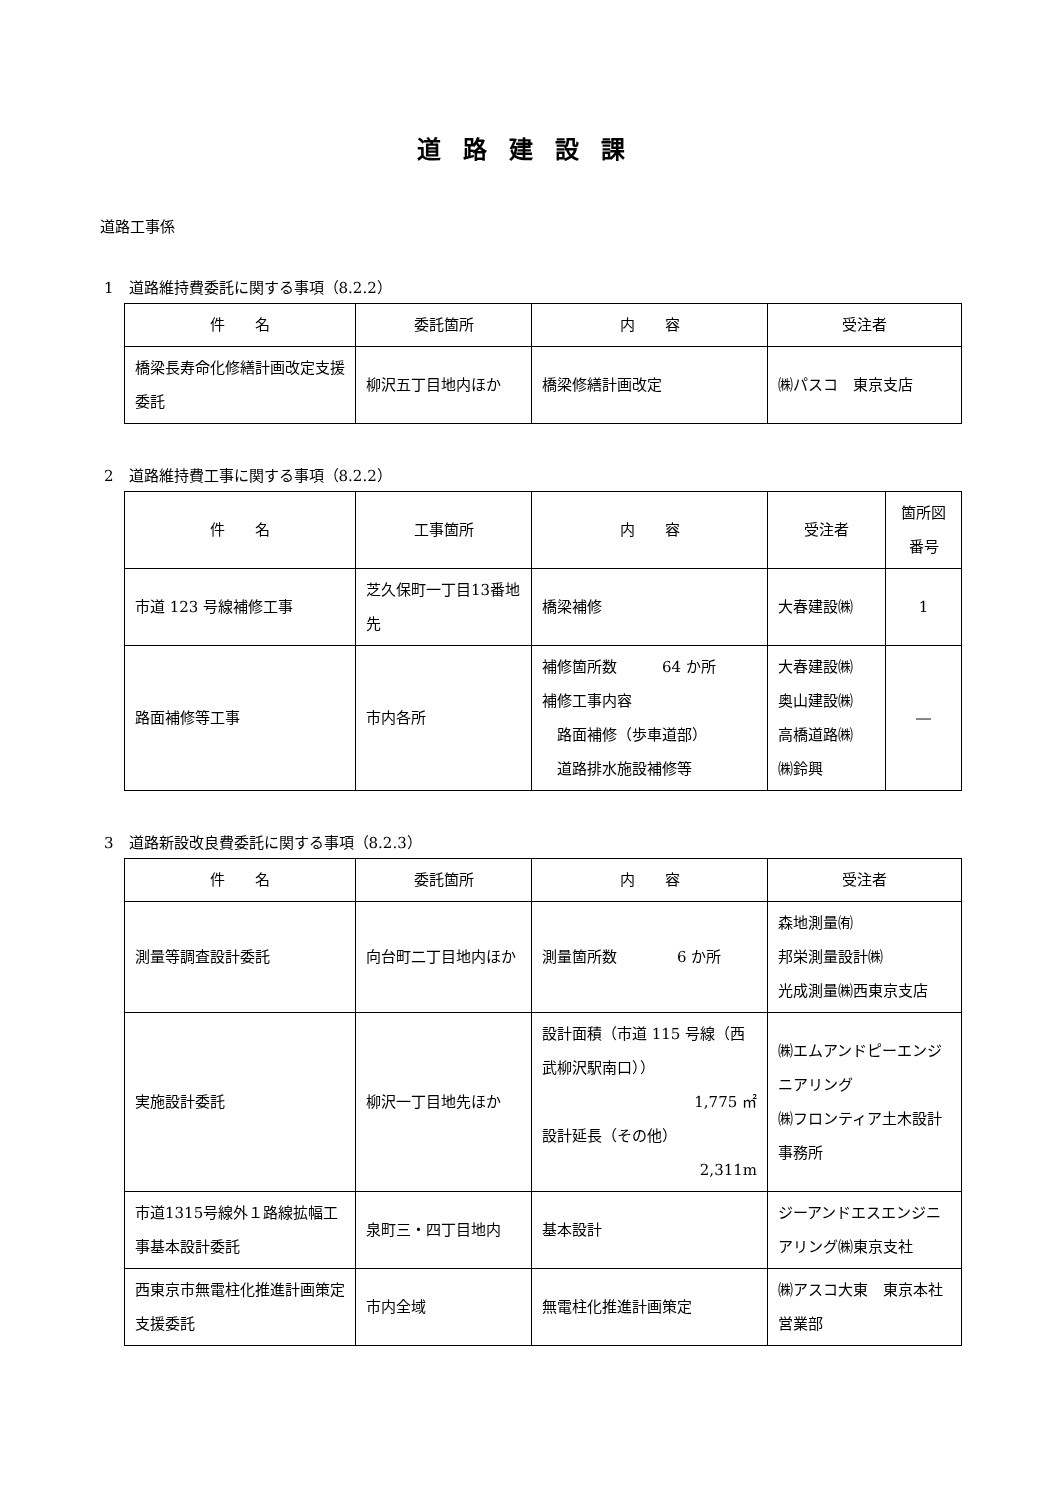道路建設課
道路工事係
1　道路維持費委託に関する事項（8.2.2）
| 件 名 | 委託箇所 | 内 容 | 受注者 |
| --- | --- | --- | --- |
| 橋梁長寿命化修繕計画改定支援委託 | 柳沢五丁目地内ほか | 橋梁修繕計画改定 | ㈱パスコ 東京支店 |
2　道路維持費工事に関する事項（8.2.2）
| 件 名 | 工事箇所 | 内 容 | 受注者 | 箇所図番号 |
| --- | --- | --- | --- | --- |
| 市道 123 号線補修工事 | 芝久保町一丁目13番地先 | 橋梁補修 | 大春建設㈱ | 1 |
| 路面補修等工事 | 市内各所 | 補修箇所数 64 か所 補修工事内容 路面補修（歩車道部） 道路排水施設補修等 | 大春建設㈱ 奥山建設㈱ 高橋道路㈱ ㈱鈴興 | ― |
3　道路新設改良費委託に関する事項（8.2.3）
| 件 名 | 委託箇所 | 内 容 | 受注者 |
| --- | --- | --- | --- |
| 測量等調査設計委託 | 向台町二丁目地内ほか | 測量箇所数 6 か所 | 森地測量㈲ 邦栄測量設計㈱ 光成測量㈱西東京支店 |
| 実施設計委託 | 柳沢一丁目地先ほか | 設計面積（市道 115 号線（西武柳沢駅南口）） 1,775 ㎡ 設計延長（その他） 2,311m | ㈱エムアンドピーエンジニアリング ㈱フロンティア土木設計事務所 |
| 市道1315号線外１路線拡幅工事基本設計委託 | 泉町三・四丁目地内 | 基本設計 | ジーアンドエスエンジニアリング㈱東京支社 |
| 西東京市無電柱化推進計画策定支援委託 | 市内全域 | 無電柱化推進計画策定 | ㈱アスコ大東 東京本社営業部 |